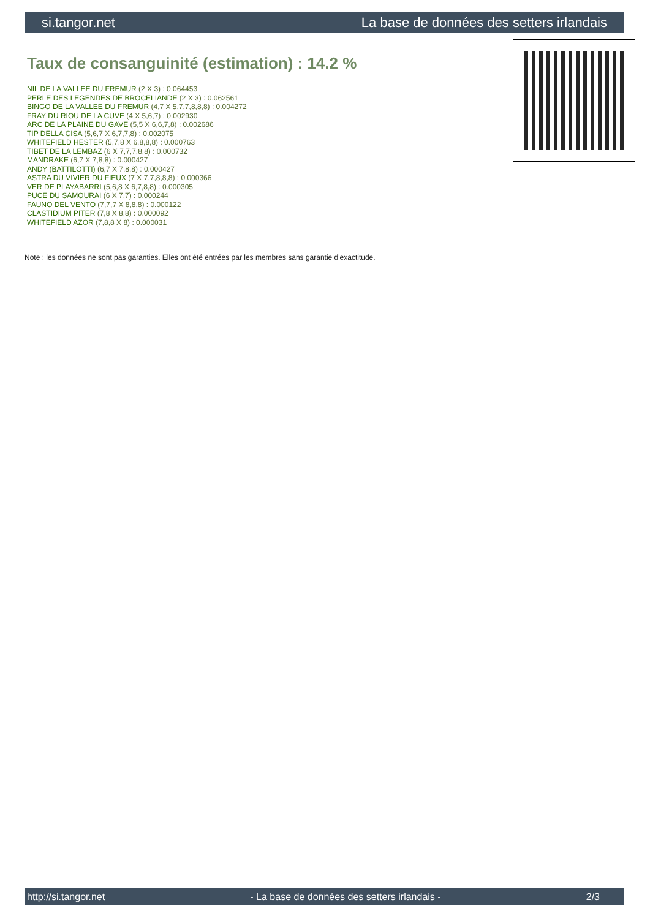si.tangor.net La base de données des setters irlandais
Taux de consanguinité (estimation) : 14.2 %
NIL DE LA VALLEE DU FREMUR (2 X 3) : 0.064453
PERLE DES LEGENDES DE BROCELIANDE (2 X 3) : 0.062561
BINGO DE LA VALLEE DU FREMUR (4,7 X 5,7,7,8,8,8) : 0.004272
FRAY DU RIOU DE LA CUVE (4 X 5,6,7) : 0.002930
ARC DE LA PLAINE DU GAVE (5,5 X 6,6,7,8) : 0.002686
TIP DELLA CISA (5,6,7 X 6,7,7,8) : 0.002075
WHITEFIELD HESTER (5,7,8 X 6,8,8,8) : 0.000763
TIBET DE LA LEMBAZ (6 X 7,7,7,8,8) : 0.000732
MANDRAKE (6,7 X 7,8,8) : 0.000427
ANDY (BATTILOTTI) (6,7 X 7,8,8) : 0.000427
ASTRA DU VIVIER DU FIEUX (7 X 7,7,8,8,8) : 0.000366
VER DE PLAYABARRI (5,6,8 X 6,7,8,8) : 0.000305
PUCE DU SAMOURAI (6 X 7,7) : 0.000244
FAUNO DEL VENTO (7,7,7 X 8,8,8) : 0.000122
CLASTIDIUM PITER (7,8 X 8,8) : 0.000092
WHITEFIELD AZOR (7,8,8 X 8) : 0.000031
Note : les données ne sont pas garanties. Elles ont été entrées par les membres sans garantie d'exactitude.
http://si.tangor.net - La base de données des setters irlandais - 2/3